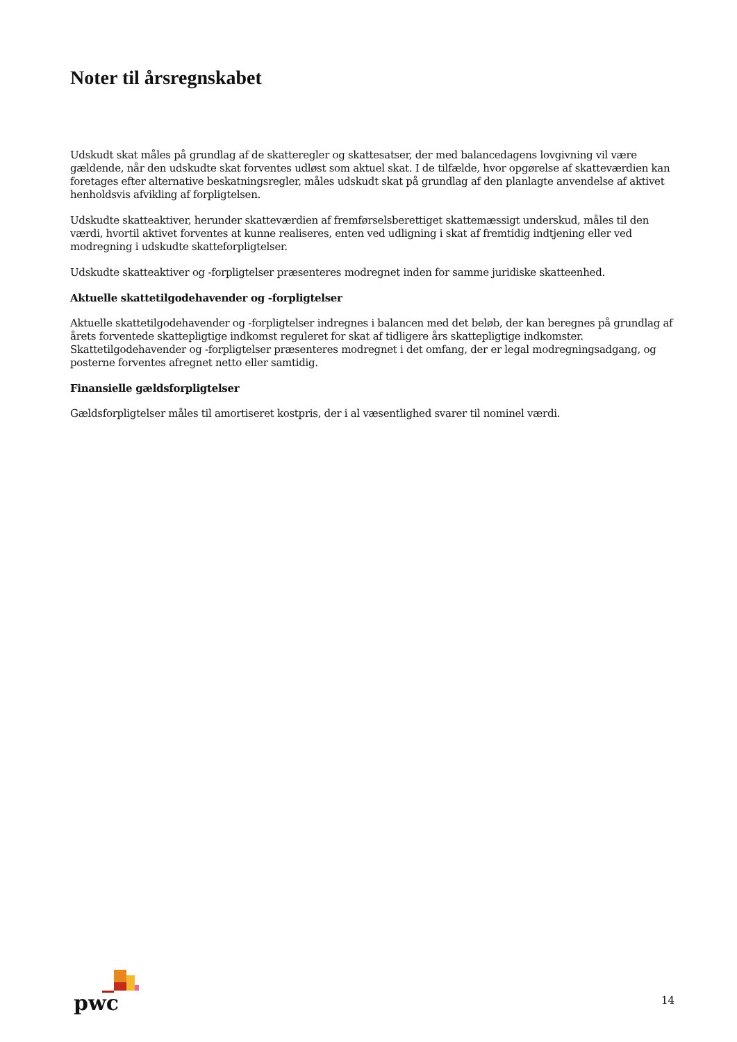Noter til årsregnskabet
Udskudt skat måles på grundlag af de skatteregler og skattesatser, der med balancedagens lovgivning vil være gældende, når den udskudte skat forventes udløst som aktuel skat. I de tilfælde, hvor opgørelse af skatteværdien kan foretages efter alternative beskatningsregler, måles udskudt skat på grundlag af den planlagte anvendelse af aktivet henholdsvis afvikling af forpligtelsen.
Udskudte skatteaktiver, herunder skatteværdien af fremførselsberettiget skattemæssigt underskud, måles til den værdi, hvortil aktivet forventes at kunne realiseres, enten ved udligning i skat af fremtidig indtjening eller ved modregning i udskudte skatteforpligtelser.
Udskudte skatteaktiver og -forpligtelser præsenteres modregnet inden for samme juridiske skatteenhed.
Aktuelle skattetilgodehavender og -forpligtelser
Aktuelle skattetilgodehavender og -forpligtelser indregnes i balancen med det beløb, der kan beregnes på grundlag af årets forventede skattepligtige indkomst reguleret for skat af tidligere års skattepligtige indkomster. Skattetilgodehavender og -forpligtelser præsenteres modregnet i det omfang, der er legal modregningsadgang, og posterne forventes afregnet netto eller samtidig.
Finansielle gældsforpligtelser
Gældsforpligtelser måles til amortiseret kostpris, der i al væsentlighed svarer til nominel værdi.
pwc
14